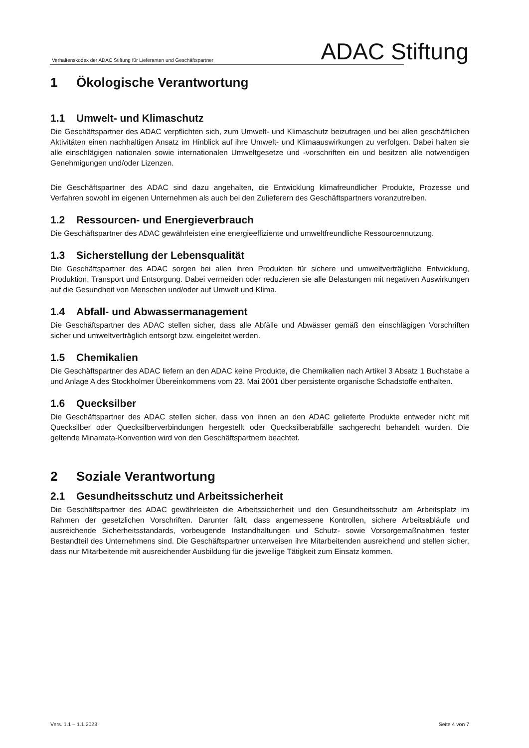Verhaltenskodex der ADAC Stiftung für Lieferanten und Geschäftspartner ADAC Stiftung
1 Ökologische Verantwortung
1.1 Umwelt- und Klimaschutz
Die Geschäftspartner des ADAC verpflichten sich, zum Umwelt- und Klimaschutz beizutragen und bei allen geschäftlichen Aktivitäten einen nachhaltigen Ansatz im Hinblick auf ihre Umwelt- und Klimaauswirkungen zu verfolgen. Dabei halten sie alle einschlägigen nationalen sowie internationalen Umweltgesetze und -vorschriften ein und besitzen alle notwendigen Genehmigungen und/oder Lizenzen.
Die Geschäftspartner des ADAC sind dazu angehalten, die Entwicklung klimafreundlicher Produkte, Prozesse und Verfahren sowohl im eigenen Unternehmen als auch bei den Zulieferern des Geschäftspartners voranzutreiben.
1.2 Ressourcen- und Energieverbrauch
Die Geschäftspartner des ADAC gewährleisten eine energieeffiziente und umweltfreundliche Ressourcennutzung.
1.3 Sicherstellung der Lebensqualität
Die Geschäftspartner des ADAC sorgen bei allen ihren Produkten für sichere und umweltverträgliche Entwicklung, Produktion, Transport und Entsorgung. Dabei vermeiden oder reduzieren sie alle Belastungen mit negativen Auswirkungen auf die Gesundheit von Menschen und/oder auf Umwelt und Klima.
1.4 Abfall- und Abwassermanagement
Die Geschäftspartner des ADAC stellen sicher, dass alle Abfälle und Abwässer gemäß den einschlägigen Vorschriften sicher und umweltverträglich entsorgt bzw. eingeleitet werden.
1.5 Chemikalien
Die Geschäftspartner des ADAC liefern an den ADAC keine Produkte, die Chemikalien nach Artikel 3 Absatz 1 Buchstabe a und Anlage A des Stockholmer Übereinkommens vom 23. Mai 2001 über persistente organische Schadstoffe enthalten.
1.6 Quecksilber
Die Geschäftspartner des ADAC stellen sicher, dass von ihnen an den ADAC gelieferte Produkte entweder nicht mit Quecksilber oder Quecksilberverbindungen hergestellt oder Quecksilberabfälle sachgerecht behandelt wurden. Die geltende Minamata-Konvention wird von den Geschäftspartnern beachtet.
2 Soziale Verantwortung
2.1 Gesundheitsschutz und Arbeitssicherheit
Die Geschäftspartner des ADAC gewährleisten die Arbeitssicherheit und den Gesundheitsschutz am Arbeitsplatz im Rahmen der gesetzlichen Vorschriften. Darunter fällt, dass angemessene Kontrollen, sichere Arbeitsabläufe und ausreichende Sicherheitsstandards, vorbeugende Instandhaltungen und Schutz- sowie Vorsorgemaßnahmen fester Bestandteil des Unternehmens sind. Die Geschäftspartner unterweisen ihre Mitarbeitenden ausreichend und stellen sicher, dass nur Mitarbeitende mit ausreichender Ausbildung für die jeweilige Tätigkeit zum Einsatz kommen.
Vers. 1.1 – 1.1.2023 Seite 4 von 7